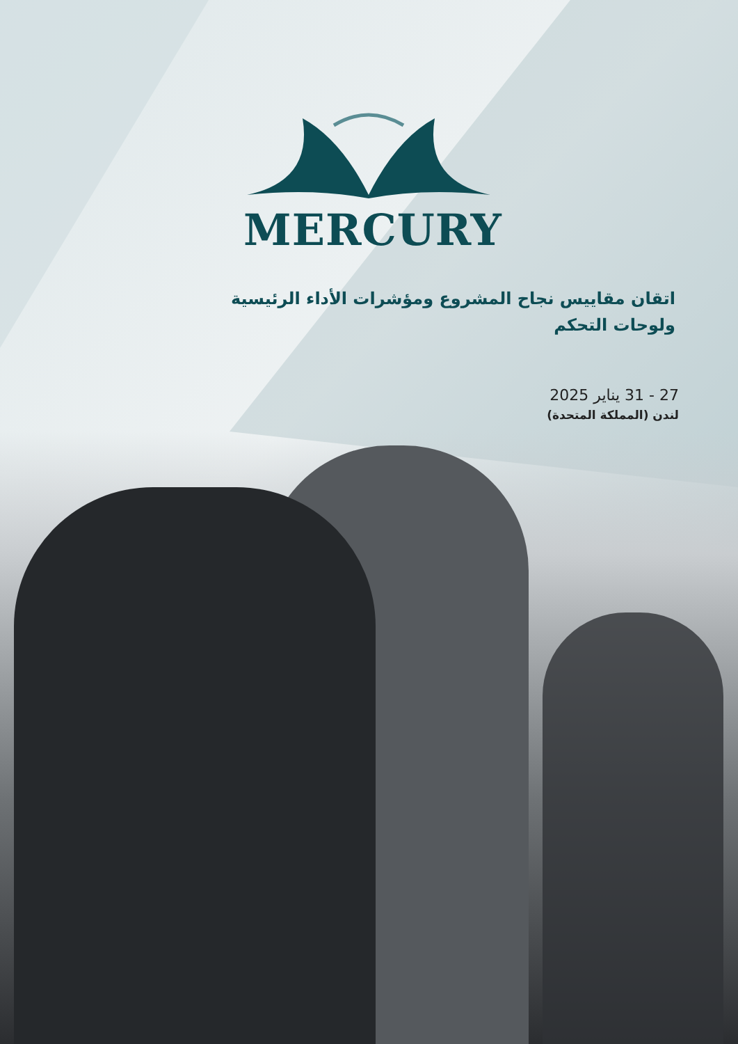MERCURY
اتقان مقاييس نجاح المشروع ومؤشرات الأداء الرئيسية ولوحات التحكم
27 - 31 يناير 2025
لندن (المملكة المتحدة)